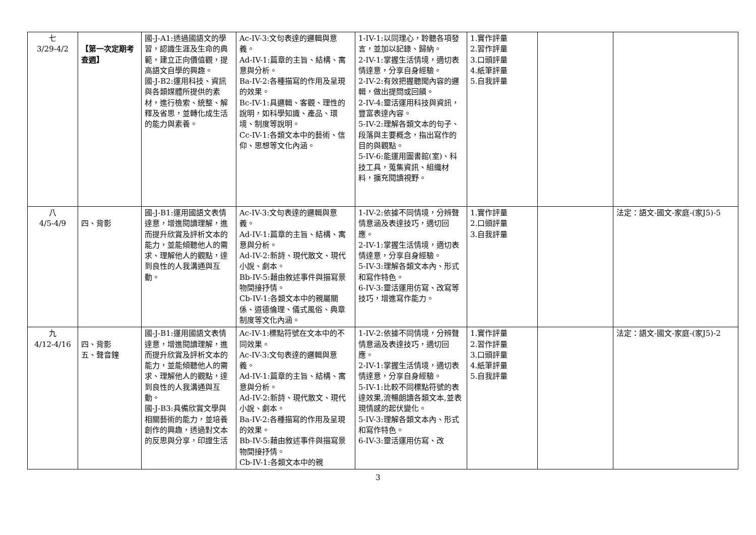| 七 3/29-4/2 | 【第一次定期考查週】 | 國-J-A1:透過國語文的學習，認識生涯及生命的典範，建立正向價值觀，提高語文自學的興趣。 國-J-B2:運用科技、資訊與各類媒體所提供的素材，進行檢索、統整、解釋及省思，並轉化成生活的能力與素養。 | Ac-IV-3:文句表達的邏輯與意義。 Ad-IV-1:篇章的主旨、結構、寓意與分析。 Ba-IV-2:各種描寫的作用及呈現的效果。 Bc-IV-1:具邏輯、客觀、理性的說明，如科學知識、產品、環境、制度等說明。 Cc-IV-1:各類文本中的藝術、信仰、思想等文化內涵。 | 1-IV-1:以同理心，聆聽各項發言，並加以記錄、歸納。 2-IV-1:掌握生活情境，適切表情達意，分享自身經驗。 2-IV-2:有效把握聽聞內容的邏輯，做出提問或回饋。 2-IV-4:靈活運用科技與資訊，豐富表達內容。 5-IV-2:理解各類文本的句子、段落與主要概念，指出寫作的目的與觀點。 5-IV-6:能運用圖書館(室)、科技工具，蒐集資訊、組織材料，擴充閱讀視野。 | 1.實作評量 2.習作評量 3.口頭評量 4.紙筆評量 5.自我評量 | | |
| 八 4/5-4/9 | 四、背影 | 國-J-B1:運用國語文表情達意，增進閱讀理解，進而提升欣賞及評析文本的能力，並能傾聽他人的需求、理解他人的觀點，達到良性的人我溝通與互動。 | Ac-IV-3:文句表達的邏輯與意義。 Ad-IV-1:篇章的主旨、結構、寓意與分析。 Ad-IV-2:新詩、現代散文、現代小說、劇本。 Bb-IV-5:藉由敘述事件與描寫景物間接抒情。 Cb-IV-1:各類文本中的親屬關係、道德倫理、儀式風俗、典章制度等文化內涵。 | 1-IV-2:依據不同情境，分辨聲情意涵及表達技巧，適切回應。 2-IV-1:掌握生活情境，適切表情達意，分享自身經驗。 5-IV-3:理解各類文本內、形式和寫作特色。 6-IV-3:靈活運用仿寫、改寫等技巧，增進寫作能力。 | 1.實作評量 2.口頭評量 3.自我評量 | | 法定：語文-國文-家庭-(家J5)-5 |
| 九 4/12-4/16 | 四、背影 五、聲音鐘 | 國-J-B1:運用國語文表情達意，增進閱讀理解，進而提升欣賞及評析文本的能力，並能傾聽他人的需求、理解他人的觀點，達到良性的人我溝通與互動。 國-J-B3:具備欣賞文學與相關藝術的能力，並培養創作的興趣，透過對文本的反思與分享，印證生活 | Ac-IV-1:標點符號在文本中的不同效果。 Ac-IV-3:文句表達的邏輯與意義。 Ad-IV-1:篇章的主旨、結構、寓意與分析。 Ad-IV-2:新詩、現代散文、現代小說、劇本。 Ba-IV-2:各種描寫的作用及呈現的效果。 Bb-IV-5:藉由敘述事件與描寫景物間接抒情。 Cb-IV-1:各類文本中的親 | 1-IV-2:依據不同情境，分辨聲情意涵及表達技巧，適切回應。 2-IV-1:掌握生活情境，適切表情達意，分享自身經驗。 5-IV-1:比較不同標點符號的表達效果,流暢朗讀各類文本,並表現情感的起伏變化。 5-IV-3:理解各類文本內、形式和寫作特色。 6-IV-3:靈活運用仿寫、改 | 1.實作評量 2.習作評量 3.口頭評量 4.紙筆評量 5.自我評量 | | 法定：語文-國文-家庭-(家J5)-2 |
3